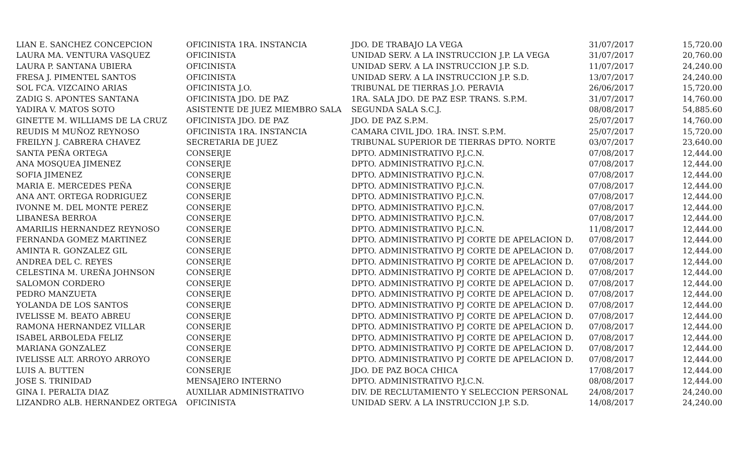| LIAN E. SANCHEZ CONCEPCION | OFICINISTA 1RA. INSTANCIA | JDO. DE TRABAJO LA VEGA | 31/07/2017 | 15,720.00 |
| LAURA MA. VENTURA VASQUEZ | OFICINISTA | UNIDAD SERV. A LA INSTRUCCION J.P. LA VEGA | 31/07/2017 | 20,760.00 |
| LAURA P. SANTANA UBIERA | OFICINISTA | UNIDAD SERV. A LA INSTRUCCION J.P. S.D. | 11/07/2017 | 24,240.00 |
| FRESA J. PIMENTEL SANTOS | OFICINISTA | UNIDAD SERV. A LA INSTRUCCION J.P. S.D. | 13/07/2017 | 24,240.00 |
| SOL FCA. VIZCAINO ARIAS | OFICINISTA J.O. | TRIBUNAL DE TIERRAS J.O. PERAVIA | 26/06/2017 | 15,720.00 |
| ZADIG S. APONTES SANTANA | OFICINISTA JDO. DE PAZ | 1RA. SALA JDO. DE PAZ ESP. TRANS. S.P.M. | 31/07/2017 | 14,760.00 |
| YADIRA V. MATOS SOTO | ASISTENTE DE JUEZ MIEMBRO SALA | SEGUNDA SALA S.C.J. | 08/08/2017 | 54,885.60 |
| GINETTE M. WILLIAMS DE LA CRUZ | OFICINISTA JDO. DE PAZ | JDO. DE PAZ S.P.M. | 25/07/2017 | 14,760.00 |
| REUDIS M MUÑOZ REYNOSO | OFICINISTA 1RA. INSTANCIA | CAMARA CIVIL JDO. 1RA. INST. S.P.M. | 25/07/2017 | 15,720.00 |
| FREILYN J. CABRERA CHAVEZ | SECRETARIA DE JUEZ | TRIBUNAL SUPERIOR DE TIERRAS DPTO. NORTE | 03/07/2017 | 23,640.00 |
| SANTA PEÑA ORTEGA | CONSERJE | DPTO. ADMINISTRATIVO P.J.C.N. | 07/08/2017 | 12,444.00 |
| ANA MOSQUEA JIMENEZ | CONSERJE | DPTO. ADMINISTRATIVO P.J.C.N. | 07/08/2017 | 12,444.00 |
| SOFIA JIMENEZ | CONSERJE | DPTO. ADMINISTRATIVO P.J.C.N. | 07/08/2017 | 12,444.00 |
| MARIA E. MERCEDES PEÑA | CONSERJE | DPTO. ADMINISTRATIVO P.J.C.N. | 07/08/2017 | 12,444.00 |
| ANA ANT. ORTEGA RODRIGUEZ | CONSERJE | DPTO. ADMINISTRATIVO P.J.C.N. | 07/08/2017 | 12,444.00 |
| IVONNE M. DEL MONTE PEREZ | CONSERJE | DPTO. ADMINISTRATIVO P.J.C.N. | 07/08/2017 | 12,444.00 |
| LIBANESA BERROA | CONSERJE | DPTO. ADMINISTRATIVO P.J.C.N. | 07/08/2017 | 12,444.00 |
| AMARILIS HERNANDEZ REYNOSO | CONSERJE | DPTO. ADMINISTRATIVO P.J.C.N. | 11/08/2017 | 12,444.00 |
| FERNANDA GOMEZ MARTINEZ | CONSERJE | DPTO. ADMINISTRATIVO PJ CORTE DE APELACION D. | 07/08/2017 | 12,444.00 |
| AMINTA R. GONZALEZ GIL | CONSERJE | DPTO. ADMINISTRATIVO PJ CORTE DE APELACION D. | 07/08/2017 | 12,444.00 |
| ANDREA DEL C. REYES | CONSERJE | DPTO. ADMINISTRATIVO PJ CORTE DE APELACION D. | 07/08/2017 | 12,444.00 |
| CELESTINA M. UREÑA JOHNSON | CONSERJE | DPTO. ADMINISTRATIVO PJ CORTE DE APELACION D. | 07/08/2017 | 12,444.00 |
| SALOMON CORDERO | CONSERJE | DPTO. ADMINISTRATIVO PJ CORTE DE APELACION D. | 07/08/2017 | 12,444.00 |
| PEDRO MANZUETA | CONSERJE | DPTO. ADMINISTRATIVO PJ CORTE DE APELACION D. | 07/08/2017 | 12,444.00 |
| YOLANDA DE LOS SANTOS | CONSERJE | DPTO. ADMINISTRATIVO PJ CORTE DE APELACION D. | 07/08/2017 | 12,444.00 |
| IVELISSE M. BEATO ABREU | CONSERJE | DPTO. ADMINISTRATIVO PJ CORTE DE APELACION D. | 07/08/2017 | 12,444.00 |
| RAMONA HERNANDEZ VILLAR | CONSERJE | DPTO. ADMINISTRATIVO PJ CORTE DE APELACION D. | 07/08/2017 | 12,444.00 |
| ISABEL ARBOLEDA FELIZ | CONSERJE | DPTO. ADMINISTRATIVO PJ CORTE DE APELACION D. | 07/08/2017 | 12,444.00 |
| MARIANA GONZALEZ | CONSERJE | DPTO. ADMINISTRATIVO PJ CORTE DE APELACION D. | 07/08/2017 | 12,444.00 |
| IVELISSE ALT. ARROYO ARROYO | CONSERJE | DPTO. ADMINISTRATIVO PJ CORTE DE APELACION D. | 07/08/2017 | 12,444.00 |
| LUIS A. BUTTEN | CONSERJE | JDO. DE PAZ BOCA CHICA | 17/08/2017 | 12,444.00 |
| JOSE S. TRINIDAD | MENSAJERO INTERNO | DPTO. ADMINISTRATIVO P.J.C.N. | 08/08/2017 | 12,444.00 |
| GINA I. PERALTA DIAZ | AUXILIAR ADMINISTRATIVO | DIV. DE RECLUTAMIENTO Y SELECCION PERSONAL | 24/08/2017 | 24,240.00 |
| LIZANDRO ALB. HERNANDEZ ORTEGA | OFICINISTA | UNIDAD SERV. A LA INSTRUCCION J.P. S.D. | 14/08/2017 | 24,240.00 |